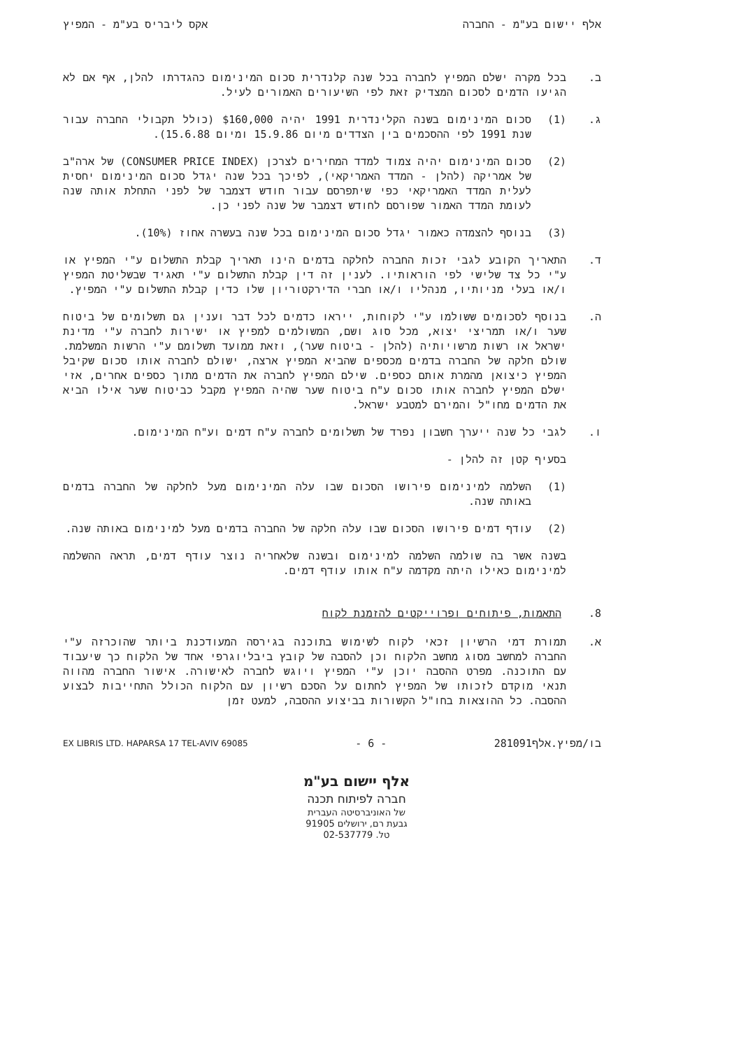אלף יישום בע"מ - החברה אקס ליבריס בע"מ - המפיץ
ב. בכל מקרה ישלם המפיץ לחברה בכל שנה קלנדרית סכום המינימום כהגדרתו להלן, אף אם לא הגיעו הדמים לסכום המצדיק זאת לפי השיעורים האמורים לעיל.
ג. (1) סכום המינימום בשנה הקלינדרית 1991 יהיה $160,000 (כולל תקבולי החברה עבור שנת 1991 לפי ההסכמים בין הצדדים מיום 15.9.86 ומיום 15.6.88).
(2) סכום המינימום יהיה צמוד למדד המחירים לצרכן (CONSUMER PRICE INDEX) של ארה"ב של אמריקה (להלן - המדד האמריקאי), לפיכך בכל שנה יגדל סכום המינימום יחסית לעלית המדד האמריקאי כפי שיתפרסם עבור חודש דצמבר של לפני התחלת אותה שנה לעומת המדד האמור שפורסם לחודש דצמבר של שנה לפני כן.
(3) בנוסף להצמדה כאמור יגדל סכום המינימום בכל שנה בעשרה אחוז (10%).
ד. התאריך הקובע לגבי זכות החברה לחלקה בדמים הינו תאריך קבלת התשלום ע"י המפיץ או ע"י כל צד שלישי לפי הוראותיו. לענין זה דין קבלת התשלום ע"י תאגיד שבשליטת המפיץ ו/או בעלי מניותיו, מנהליו ו/או חברי הדירקטוריון שלו כדין קבלת התשלום ע"י המפיץ.
ה. בנוסף לסכומים ששולמו ע"י לקוחות, ייראו כדמים לכל דבר וענין גם תשלומים של ביטוח שער ו/או תמריצי יצוא, מכל סוג ושם, המשולמים למפיץ או ישירות לחברה ע"י מדינת ישראל או רשות מרשויותיה (להלן - ביטוח שער), וזאת ממועד תשלומם ע"י הרשות המשלמת. שולם חלקה של החברה בדמים מכספים שהביא המפיץ ארצה, ישולם לחברה אותו סכום שקיבל המפיץ כיצואן מהמרת אותם כספים. שילם המפיץ לחברה את הדמים מתוך כספים אחרים, אזי ישלם המפיץ לחברה אותו סכום ע"ח ביטוח שער שהיה המפיץ מקבל כביטוח שער אילו הביא את הדמים מחו"ל והמירם למטבע ישראל.
ו. לגבי כל שנה ייערך חשבון נפרד של תשלומים לחברה ע"ח דמים וע"ח המינימום.
בסעיף קטן זה להלן -
(1) השלמה למינימום פירושו הסכום שבו עלה המינימום מעל לחלקה של החברה בדמים באותה שנה.
(2) עודף דמים פירושו הסכום שבו עלה חלקה של החברה בדמים מעל למינימום באותה שנה.
בשנה אשר בה שולמה השלמה למינימום ובשנה שלאחריה נוצר עודף דמים, תראה ההשלמה למינימום כאילו היתה מקדמה ע"ח אותו עודף דמים.
8. התאמות, פיתוחים ופרוייקטים להזמנת לקוח
א. תמורת דמי הרשיון זכאי לקוח לשימוש בתוכנה בגירסה המעודכנת ביותר שהוכרזה ע"י החברה למחשב מסוג מחשב הלקוח וכן להסבה של קובץ ביבליוגרפי אחד של הלקוח כך שיעבוד עם התוכנה. מפרט ההסבה יוכן ע"י המפיץ ויוגש לחברה לאישורה. אישור החברה מהווה תנאי מוקדם לזכותו של המפיץ לחתום על הסכם רשיון עם הלקוח הכולל התחייבות לבצוע ההסבה. כל ההוצאות בחו"ל הקשורות בביצוע ההסבה, למעט זמן
בו/מפיץ.אלף281091 - 6 - EX LIBRIS LTD. HAPARSA 17 TEL-AVIV 69085
אלף יישום בע"מ
חברה לפיתוח תכנה
של האוניברסיטה העברית
גבעת רם, ירושלים 91905
טל. 02-537779